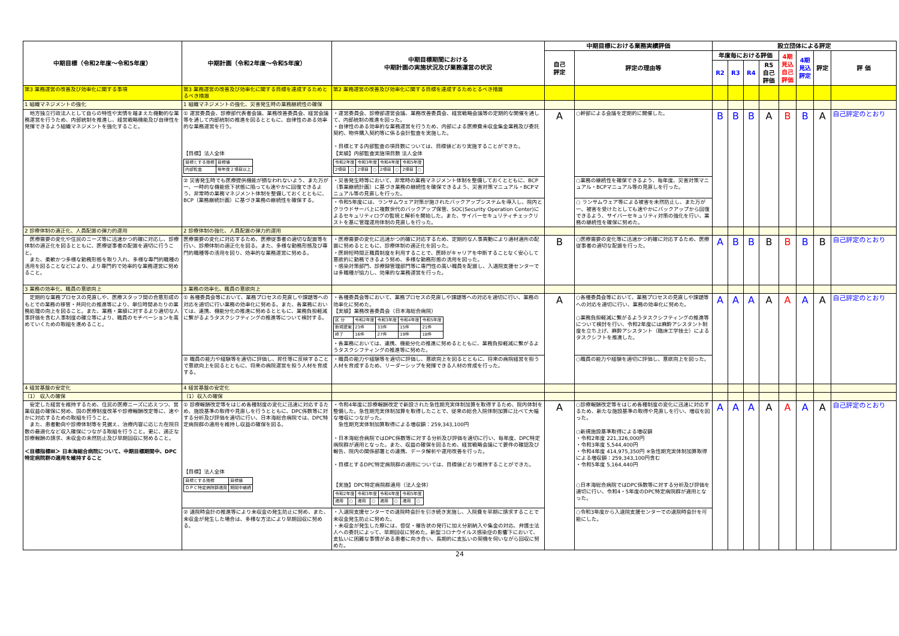| 中期目標（令和2年度～令和5年度） | 中期計画（令和2年度～令和5年度） | 中期目標期間における 中期計画の実施状況及び業務運営の状況 | 中期目標における業務実績評価 | | 設立団体による評定 | | | | | | | |
| --- | --- | --- | --- | --- | --- | --- | --- | --- | --- | --- | --- | --- |
| | | | 自己 評定 | 評定の理由等 | 年度毎における評価 | | | | 4期 見込 自己 評価 | 4期 見込 評定 | 評定 | 評 価 |
| | | | | | R2 | R3 | R4 | R5 自己 評価 | | | | |
| 第3 業務運営の改善及び効率化に関する事項 | 第3 業務運営の改善及び効率化に関する目標を達成するためとるべき措置 | 第2 業務運営の改善及び効率化に関する目標を達成するためとるべき措置 | | | | | | | | | | |
| 1 組織マネジメントの強化 | 1 組織マネジメントの強化、災害発生時の業務継続性の確保 | | | | | | | | | | | |
| 地方独立行政法人として自らの特性や実情を踏まえた機動的な業務運営を行うため、内部統制を推進し、経営戦略機能及び自律性を発揮できるよう組織マネジメントを強化すること。 | ① 運営委員会、診療部代表者会議、業務改善委員会、経営会議等を通して内部統制の推進を図るとともに、自律性のある効率的な業務運営を行う。 【目標】法人全体 / 目標とする指標 / 目標値 / / 内部監査 / 毎年度２項目以上 / | ・運営委員会、診療部運営会議、業務改善委員会、経営戦略会議等の定期的な開催を通して、内部統制の推進を図った。 ・自律性のある効率的な業務運営を行うため、内部による医療費未収金集金業務及び委託契約、物件購入契約等に係る会計監査を実施した。 ・目標とする内部監査の項目数については、目標値どおり実施することができた。 【実績】内部監査実施項目数 法人全体 / 令和2年度 / / 令和3年度 / / 令和4年度 / / 令和5年度 / / / 2項目 / ○ / 2項目 / ○ / 2項目 / ○ / 2項目 / ○ / | A | ○幹部による会議を定期的に開催した。 | B | B | B | A | B | B | A | 自己評定のとおり |
| | ② 災害発生時でも医療提供機能が損なわれないよう、また万が一、一時的な機能低下状態に陥っても速やかに回復できるよう、非常時の業務マネジメント体制を整備しておくとともに、BCP（業務継続計画）に基づき業務の継続性を確保する。 | ・災害発生時等において、非常時の業務マネジメント体制を整備しておくとともに、BCP（事業継続計画）に基づき業務の継続性を確保できるよう、災害対策マニュアル・BCPマニュアル等の見直しを行った。 | | ○業務の継続性を確保できるよう、毎年度、災害対策マニュアル・BCPマニュアル等の見直しを行った。 | | | | | | | | |
| | | ・令和5年度には、ランサムウェア対策が施されたバックアップシステムを導入し、院内とクラウドサーバ上に複数世代のバックアップ保管、SOC(Security Operation Center)によるセキュリティログの監視と解析を開始した。また、サイバーセキュリティチェックリストを基に管理運用体制の見直しを行った。 | | ○ ランサムウェア等による被害を未然防止し、また万が一、被害を受けたとしても速やかにバックアップから回復できるよう、サイバーセキュリティ対策の強化を行い、業務の継続性を確保に努めた。 | | | | | | | | |
| 2 診療体制の適正化、人員配置の弾力的運用 | 2 診療体制の強化、人員配置の弾力的運用 | | | | | | | | | | | |
| 医療需要の変化や住民のニーズ等に迅速かつ的確に対応し、診療体制の適正化を図るとともに、医療従事者の配置を適切に行うこと。 また、柔軟かつ多様な勤務形態を取り入れ、多様な専門的職種の活用を図ることなどにより、より専門的で効率的な業務運営に努めること。 | 医療需要の変化に対応するため、医療従事者の適切な配置等を行い、診療体制の適正化を図る。また、多様な勤務形態及び専門的職種等の活用を図り、効率的な業務運営に努める。 | ・医療需要の変化に迅速かつ的確に対応するため、定期的な人事異動により適材適所の配置に努めるとともに、診療体制の適正化を図った。 ・医師短時間正職員制度を利用することで、医師がキャリアを中断することなく安心して意欲的に勤務できるよう努め、多様な勤務形態の活用を図った。 ・感染対策部門、診療録管理部門等に専門性の高い職員を配置し、入退院支援センターでは多職種が協力し、効果的な業務運営を行った。 | B | ○医療需要の変化等に迅速かつ的確に対応するため、医療従事者の適切な配置を行った。 | A | B | B | B | B | B | B | 自己評定のとおり |
| 3 業務の効率化、職員の意欲向上 | 3 業務の効率化、職員の意欲向上 | | | | | | | | | | | |
| 定期的な業務プロセスの見直しや、医療スタッフ間の合意形成のもとでの業務の移管・共同化の推進等により、単位時間あたりの業務処理の向上を図ること。また、業務・業績に対するより適切な人事評価を含む人事制度の確立等により、職員のモチベーションを高めていくための取組を進めること。 | ① 各種委員会等において、業務プロセスの見直しや課題等への対応を適切に行い業務の効率化に努める。また、各業務においては、連携、機能分化の推進に努めるとともに、業務負担軽減に繋がるようタスクシフティングの推進等について検討する。 | ・各種委員会等において、業務プロセスの見直しや課題等への対応を適切に行い、業務の効率化に努めた。 【実績】業務改善委員会（日本海総合病院） / 区 分 / 令和2年度 / 令和3年度 / 令和4年度 / 令和5年度 / / 新規提案 / 23件 / 33件 / 15件 / 21件 / / 終了 / 16件 / 27件 / 19件 / 18件 / ・各業務においては、連携、機能分化の推進に努めるとともに、業務負担軽減に繋がるようタスクシフティングの推進等に努めた。 | A | ○各種委員会等において、業務プロセスの見直しや課題等への対応を適切に行い、業務の効率化に努めた。 ○業務負担軽減に繋がるようタスクシフティングの推進等について検討を行い、令和2年度には麻酔アシスタント制度を立ち上げ、麻酔アシスタント（臨床工学技士）によるタスクシフトを推進した。 | A | A | A | A | A | A | A | 自己評定のとおり |
| | ② 職員の能力や経験等を適切に評価し、昇任等に反映することで意欲向上を図るとともに、将来の病院運営を担う人材を育成する。 | ・職員の能力や経験等を適切に評価し、意欲向上を図るとともに、将来の病院経営を担う人材を育成するため、リーダーシップを発揮できる人材の育成を行った。 | | ○職員の能力や経験を適切に評価し、意欲向上を図った。 | | | | | | | | |
| 4 経営基盤の安定化 | 4 経営基盤の安定化 | | | | | | | | | | | |
| （1） 収入の確保 | （1）収入の確保 | | | | | | | | | | | |
| 安定した経営を維持するため、住民の医療ニーズに応えつつ、営業収益の確保に努め、国の医療制度改革や診療報酬改定等に、速やかに対応するための取組を行うこと。 また、患者動向や診療体制等を見据え、治療内容に応じた在院日数の最適化など収入確保につながる取組を行うこと。更に、適正な診療報酬の請求、未収金の未然防止及び早期回収に努めること。 ＜目標指標Ⅲ＞ 日本海総合病院について、中期目標期間中、DPC特定病院群の適用を維持すること | ① 診療報酬改定等をはじめ各種制度の変化に迅速に対応するため、施設基準の取得や見直しを行うとともに、DPC係数等に対する分析及び評価を適切に行い、日本海総合病院では、DPC特定病院群の適用を維持し収益の確保を図る。 【目標】法人全体 / 目標とする指標 / 目標値 / / ＤＰＣ特定病院群適用 / 期間中継続 / | ・令和4年度に診療報酬改定で新設された急性期充実体制加算を取得するため、院内体制を整備した。急性期充実体制加算を取得したことで、従来の総合入院体制加算に比べて大幅な増収につながった。 急性期充実体制加算取得による増収額：259,343,100円 ・日本海総合病院ではDPC係数等に対する分析及び評価を適切に行い、毎年度、DPC特定病院群が適用となった。また、収益の確保を図るため、経営戦略会議にて要件の確認及び報告、院内の関係部署との連携、データ解析や運用改善を行った。 ・目標とするDPC特定病院群の適用については、目標値どおり維持することができた。 【実施】DPC特定病院群適用（法人全体） / 令和2年度 / / 令和3年度 / / 令和4年度 / / 令和5年度 / / / 適用 / ○ / 適用 / ○ / 適用 / ○ / 適用 / ○ / | A | ○診療報酬改定等をはじめ各種制度の変化に迅速に対応するため、新たな施設基準の取得や見直しを行い、増収を図った。 ○新規施設基準取得による増収額 ・令和2年度 221,326,000円 ・令和3年度 5,544,400円 ・令和4年度 414,975,350円 ※急性期充実体制加算取得による増収額：259,343,100円含む ・令和5年度 5,164,440円 ○日本海総合病院ではDPC係数等に対する分析及び評価を適切に行い、令和4・5年度のDPC特定病院群が適用となった。 | A | A | A | A | A | A | A | 自己評定のとおり |
| | ② 退院時会計の推進等により未収金の発生防止に努め、また、未収金が発生した場合は、多様な方法により早期回収に努める。 | ・入退院支援センターでの退院時会計を引き続き実施し、入院費を早期に請求することで未収金発生防止に努めた。 ・未収金が発生した際には、督促・催告状の発行に加え分割納入や集金の対応、弁護士法人への委託によって、早期回収に努めた。新型コロナウイルス感染症の影響下において、支払いに困難な事情がある患者に向き合い、長期的に支払いの契機を伺いながら回収に努めた。 | | ○令和3年度から入退院支援センターでの退院時会計を可能にした。 | | | | | | | | |
24